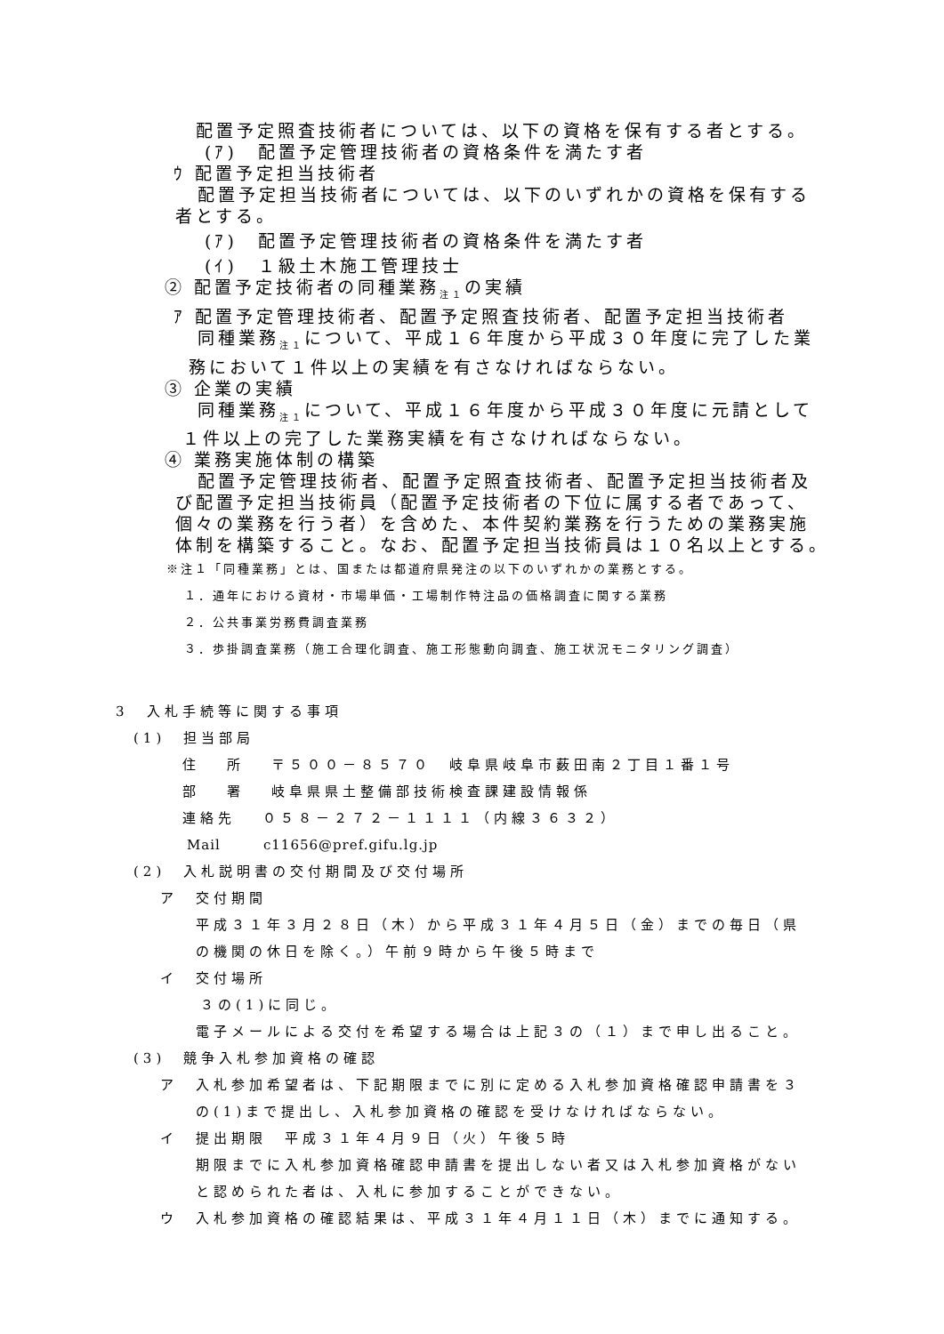配置予定照査技術者については、以下の資格を保有する者とする。
(ｱ)　配置予定管理技術者の資格条件を満たす者
ｳ 配置予定担当技術者
配置予定担当技術者については、以下のいずれかの資格を保有する
者とする。
(ｱ)　配置予定管理技術者の資格条件を満たす者
(ｲ)　１級土木施工管理技士
② 配置予定技術者の同種業務<sub>注１</sub>の実績
ｱ 配置予定管理技術者、配置予定照査技術者、配置予定担当技術者
同種業務<sub>注１</sub>について、平成１６年度から平成３０年度に完了した業
務において１件以上の実績を有さなければならない。
③ 企業の実績
同種業務<sub>注１</sub>について、平成１６年度から平成３０年度に元請として
１件以上の完了した業務実績を有さなければならない。
④ 業務実施体制の構築
配置予定管理技術者、配置予定照査技術者、配置予定担当技術者及
び配置予定担当技術員（配置予定技術者の下位に属する者であって、
個々の業務を行う者）を含めた、本件契約業務を行うための業務実施
体制を構築すること。なお、配置予定担当技術員は１０名以上とする。
※注１「同種業務」とは、国または都道府県発注の以下のいずれかの業務とする。
１．通年における資材・市場単価・工場制作特注品の価格調査に関する業務
２．公共事業労務費調査業務
３．歩掛調査業務（施工合理化調査、施工形態動向調査、施工状況モニタリング調査）
3　入札手続等に関する事項
(1)　担当部局
住　 所　 〒５００－８５７０　岐阜県岐阜市薮田南２丁目１番１号
部　 署　 岐阜県県土整備部技術検査課建設情報係
連絡先　 ０５８－２７２－１１１１（内線３６３２）
Mail　　　c11656@pref.gifu.lg.jp
(2)　入札説明書の交付期間及び交付場所
ア　交付期間
平成３１年３月２８日（木）から平成３１年４月５日（金）までの毎日（県
の機関の休日を除く。）午前９時から午後５時まで
イ　交付場所
３の(1)に同じ。
電子メールによる交付を希望する場合は上記３の（１）まで申し出ること。
(3)　競争入札参加資格の確認
ア　入札参加希望者は、下記期限までに別に定める入札参加資格確認申請書を３
の(1)まで提出し、入札参加資格の確認を受けなければならない。
イ　提出期限　平成３１年４月９日（火）午後５時
期限までに入札参加資格確認申請書を提出しない者又は入札参加資格がない
と認められた者は、入札に参加することができない。
ウ　入札参加資格の確認結果は、平成３１年４月１１日（木）までに通知する。